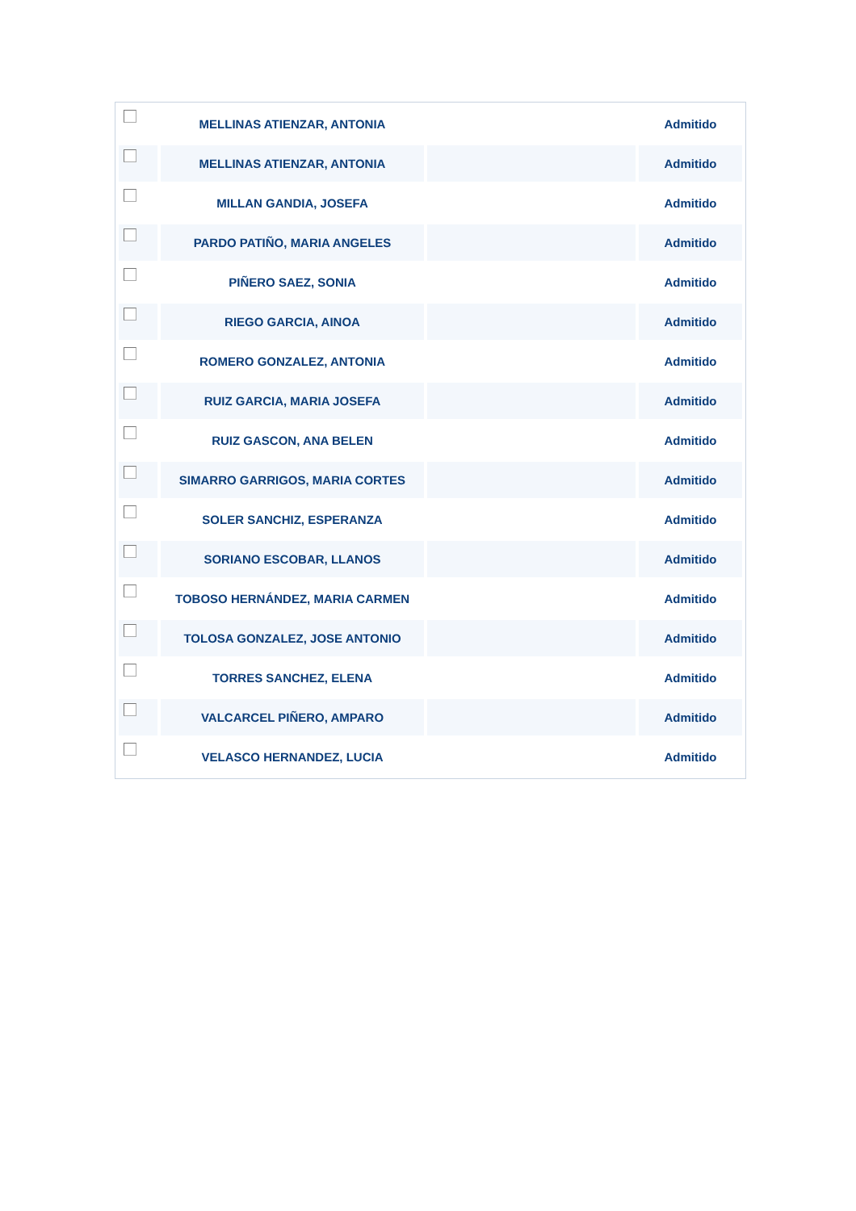| | MELLINAS ATIENZAR, ANTONIA | | Admitido |
| | MELLINAS ATIENZAR, ANTONIA | | Admitido |
| | MILLAN GANDIA, JOSEFA | | Admitido |
| | PARDO PATIÑO, MARIA ANGELES | | Admitido |
| | PIÑERO SAEZ, SONIA | | Admitido |
| | RIEGO GARCIA, AINOA | | Admitido |
| | ROMERO GONZALEZ, ANTONIA | | Admitido |
| | RUIZ GARCIA, MARIA JOSEFA | | Admitido |
| | RUIZ GASCON, ANA BELEN | | Admitido |
| | SIMARRO GARRIGOS, MARIA CORTES | | Admitido |
| | SOLER SANCHIZ, ESPERANZA | | Admitido |
| | SORIANO ESCOBAR, LLANOS | | Admitido |
| | TOBOSO HERNÁNDEZ, MARIA CARMEN | | Admitido |
| | TOLOSA GONZALEZ, JOSE ANTONIO | | Admitido |
| | TORRES SANCHEZ, ELENA | | Admitido |
| | VALCARCEL PIÑERO, AMPARO | | Admitido |
| | VELASCO HERNANDEZ, LUCIA | | Admitido |